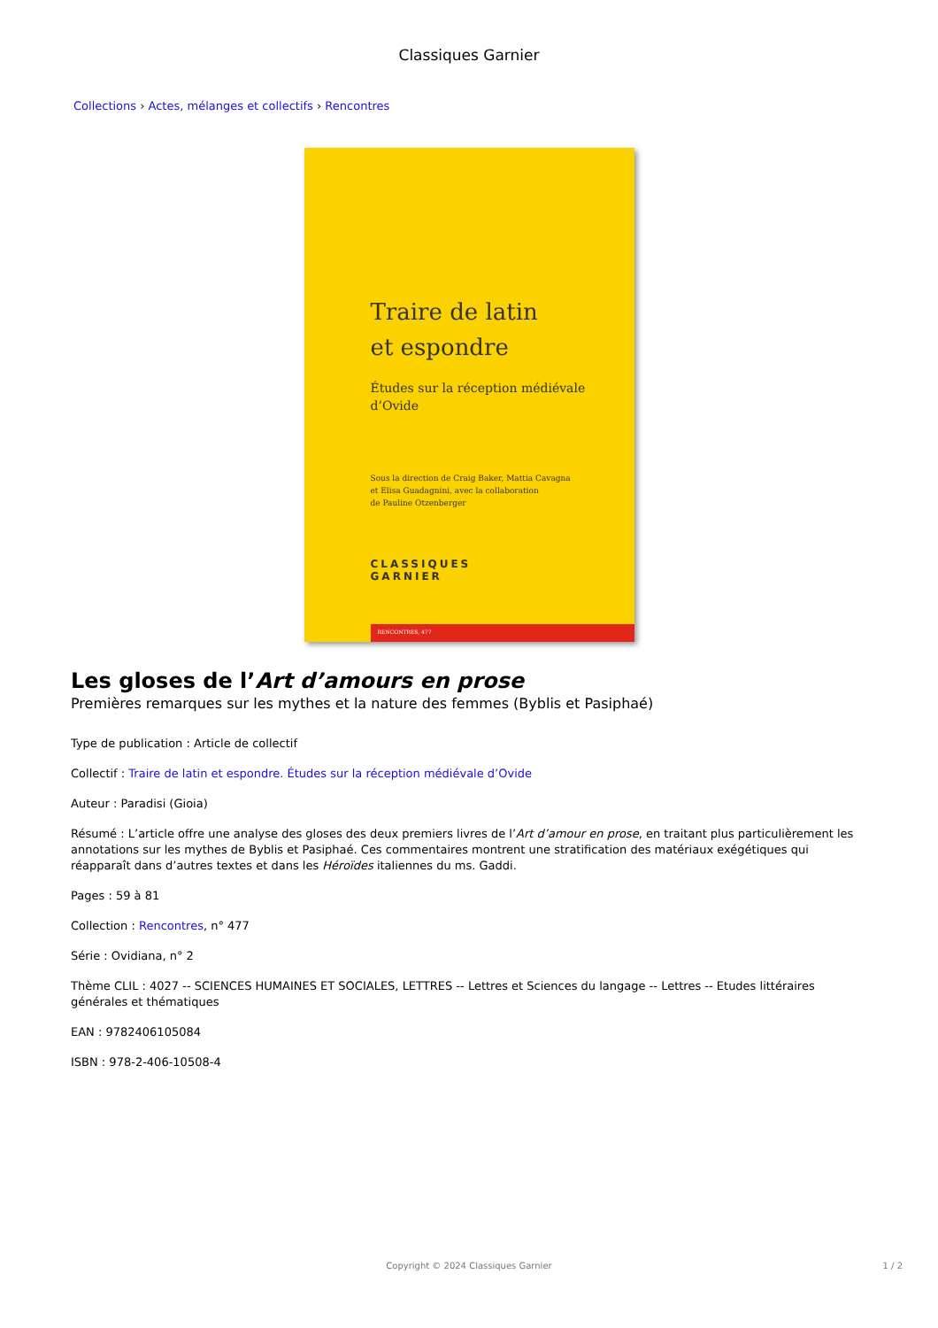Classiques Garnier
Collections › Actes, mélanges et collectifs › Rencontres
Traire de latin
et espondre
Études sur la réception médiévale
d’Ovide
Sous la direction de Craig Baker, Mattia Cavagna
et Elisa Guadagnini, avec la collaboration
de Pauline Otzenberger
CLASSIQUES
GARNIER
RENCONTRES, 477
Les gloses de l’Art d’amours en prose
Premières remarques sur les mythes et la nature des femmes (Byblis et Pasiphaé)
Type de publication : Article de collectif
Collectif : Traire de latin et espondre. Études sur la réception médiévale d’Ovide
Auteur : Paradisi (Gioia)
Résumé : L’article offre une analyse des gloses des deux premiers livres de l’Art d’amour en prose, en traitant plus particulièrement les annotations sur les mythes de Byblis et Pasiphaé. Ces commentaires montrent une stratification des matériaux exégétiques qui réapparaît dans d’autres textes et dans les Héroïdes italiennes du ms. Gaddi.
Pages : 59 à 81
Collection : Rencontres, n° 477
Série : Ovidiana, n° 2
Thème CLIL : 4027 -- SCIENCES HUMAINES ET SOCIALES, LETTRES -- Lettres et Sciences du langage -- Lettres -- Etudes littéraires générales et thématiques
EAN : 9782406105084
ISBN : 978-2-406-10508-4
Copyright © 2024 Classiques Garnier
1 / 2